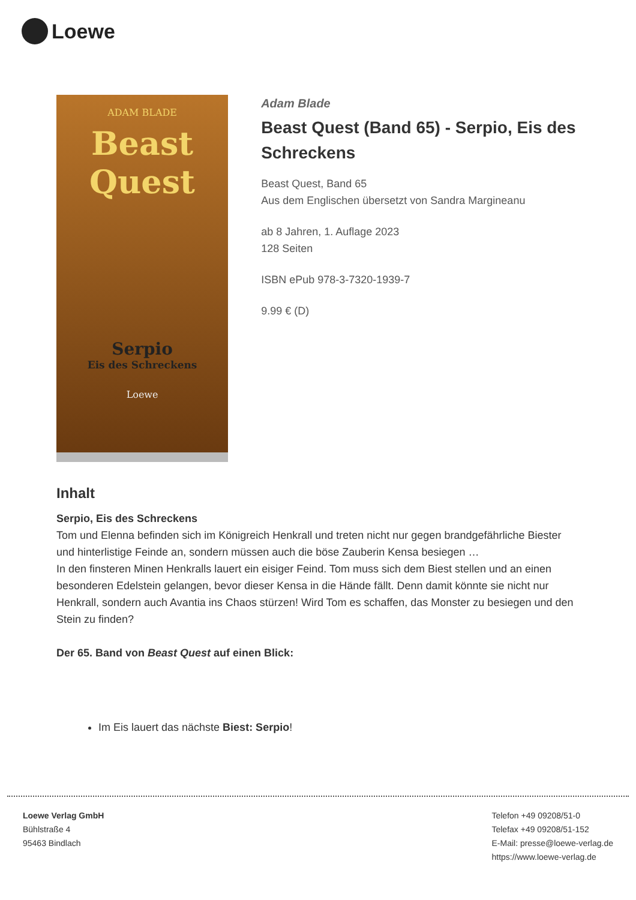Loewe
ADAM BLADE
Beast
Quest
Serpio
Eis des Schreckens
Loewe
Adam Blade
Beast Quest (Band 65) - Serpio, Eis des Schreckens
Beast Quest, Band 65
Aus dem Englischen übersetzt von Sandra Margineanu
ab 8 Jahren, 1. Auflage 2023
128 Seiten
ISBN ePub 978-3-7320-1939-7
9.99 € (D)
Inhalt
Serpio, Eis des Schreckens
Tom und Elenna befinden sich im Königreich Henkrall und treten nicht nur gegen brandgefährliche Biester und hinterlistige Feinde an, sondern müssen auch die böse Zauberin Kensa besiegen …
In den finsteren Minen Henkralls lauert ein eisiger Feind. Tom muss sich dem Biest stellen und an einen besonderen Edelstein gelangen, bevor dieser Kensa in die Hände fällt. Denn damit könnte sie nicht nur Henkrall, sondern auch Avantia ins Chaos stürzen! Wird Tom es schaffen, das Monster zu besiegen und den Stein zu finden?
Der 65. Band von Beast Quest auf einen Blick:
Im Eis lauert das nächste Biest: Serpio!
Loewe Verlag GmbH
Bühlstraße 4
95463 Bindlach
Telefon +49 09208/51-0
Telefax +49 09208/51-152
E-Mail: presse@loewe-verlag.de
https://www.loewe-verlag.de